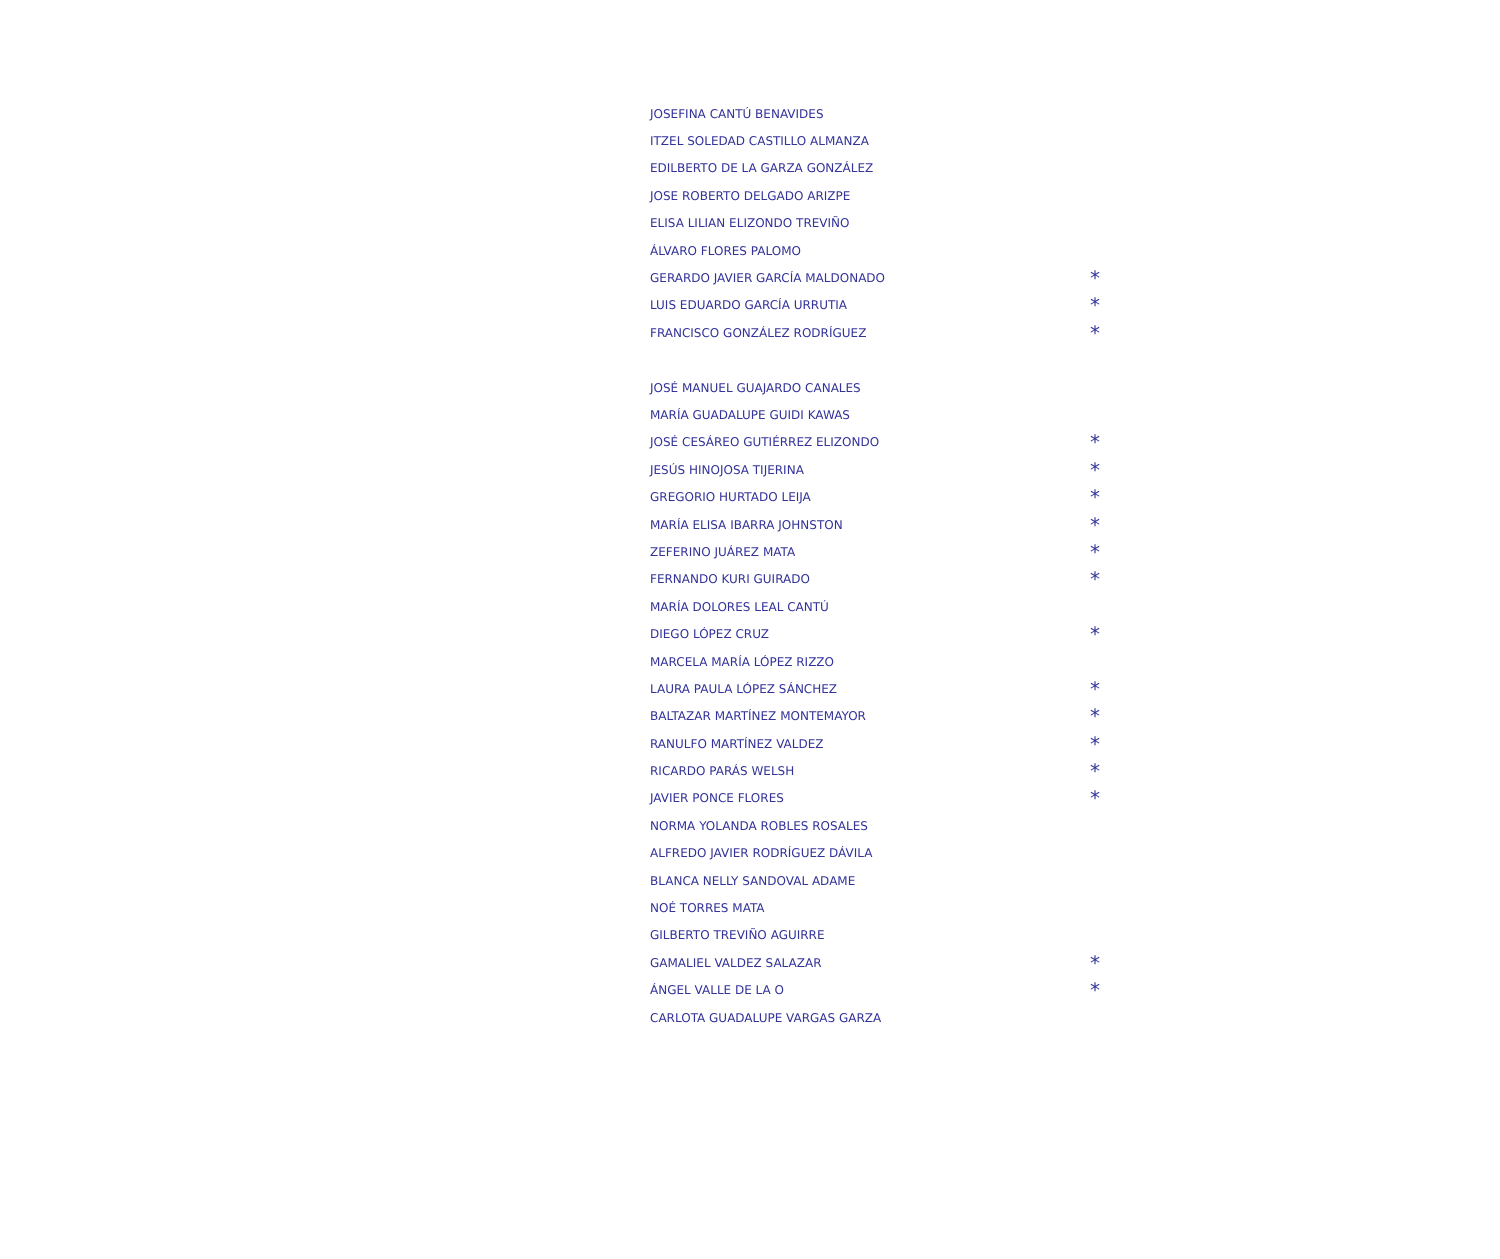| JOSEFINA CANTÚ BENAVIDES | |
| ITZEL SOLEDAD CASTILLO ALMANZA | |
| EDILBERTO DE LA GARZA GONZÁLEZ | |
| JOSE ROBERTO DELGADO ARIZPE | |
| ELISA LILIAN ELIZONDO TREVIÑO | |
| ÁLVARO FLORES PALOMO | |
| GERARDO JAVIER GARCÍA MALDONADO | * |
| LUIS EDUARDO GARCÍA URRUTIA | * |
| FRANCISCO GONZÁLEZ RODRÍGUEZ | * |
| JOSÉ MANUEL GUAJARDO CANALES | |
| MARÍA GUADALUPE GUIDI KAWAS | |
| JOSÉ CESÁREO GUTIÉRREZ ELIZONDO | * |
| JESÚS HINOJOSA TIJERINA | * |
| GREGORIO HURTADO LEIJA | * |
| MARÍA ELISA IBARRA JOHNSTON | * |
| ZEFERINO JUÁREZ MATA | * |
| FERNANDO KURI GUIRADO | * |
| MARÍA DOLORES LEAL CANTÚ | |
| DIEGO LÓPEZ CRUZ | * |
| MARCELA MARÍA LÓPEZ RIZZO | |
| LAURA PAULA LÓPEZ SÁNCHEZ | * |
| BALTAZAR MARTÍNEZ MONTEMAYOR | * |
| RANULFO MARTÍNEZ VALDEZ | * |
| RICARDO PARÁS WELSH | * |
| JAVIER PONCE FLORES | * |
| NORMA YOLANDA ROBLES ROSALES | |
| ALFREDO JAVIER RODRÍGUEZ DÁVILA | |
| BLANCA NELLY SANDOVAL ADAME | |
| NOÉ TORRES MATA | |
| GILBERTO TREVIÑO AGUIRRE | |
| GAMALIEL VALDEZ SALAZAR | * |
| ÁNGEL VALLE DE LA O | * |
| CARLOTA GUADALUPE VARGAS GARZA | |